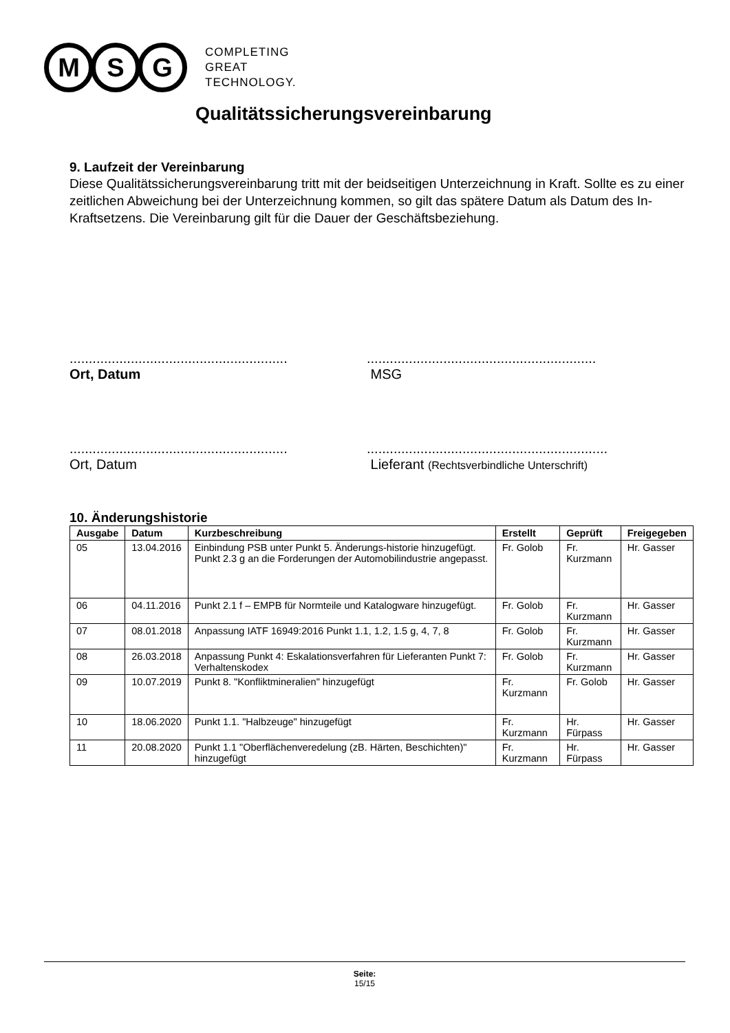M S G
COMPLETING
GREAT
TECHNOLOGY.
Qualitätssicherungsvereinbarung
9. Laufzeit der Vereinbarung
Diese Qualitätssicherungsvereinbarung tritt mit der beidseitigen Unterzeichnung in Kraft. Sollte es zu einer zeitlichen Abweichung bei der Unterzeichnung kommen, so gilt das spätere Datum als Datum des In-Kraftsetzens. Die Vereinbarung gilt für die Dauer der Geschäftsbeziehung.
.........................................................
Ort, Datum
............................................................
MSG
.........................................................
Ort, Datum
...............................................................
Lieferant (Rechtsverbindliche Unterschrift)
10. Änderungshistorie
| Ausgabe | Datum | Kurzbeschreibung | Erstellt | Geprüft | Freigegeben |
| --- | --- | --- | --- | --- | --- |
| 05 | 13.04.2016 | Einbindung PSB unter Punkt 5. Änderungs-historie hinzugefügt. Punkt 2.3 g an die Forderungen der Automobilindustrie angepasst. | Fr. Golob | Fr. Kurzmann | Hr. Gasser |
| 06 | 04.11.2016 | Punkt 2.1 f – EMPB für Normteile und Katalogware hinzugefügt. | Fr. Golob | Fr. Kurzmann | Hr. Gasser |
| 07 | 08.01.2018 | Anpassung IATF 16949:2016 Punkt 1.1, 1.2, 1.5 g, 4, 7, 8 | Fr. Golob | Fr. Kurzmann | Hr. Gasser |
| 08 | 26.03.2018 | Anpassung Punkt 4: Eskalationsverfahren für Lieferanten Punkt 7: Verhaltenskodex | Fr. Golob | Fr. Kurzmann | Hr. Gasser |
| 09 | 10.07.2019 | Punkt 8. "Konfliktmineralien" hinzugefügt | Fr. Kurzmann | Fr. Golob | Hr. Gasser |
| 10 | 18.06.2020 | Punkt 1.1. "Halbzeuge" hinzugefügt | Fr. Kurzmann | Hr. Fürpass | Hr. Gasser |
| 11 | 20.08.2020 | Punkt 1.1 "Oberflächenveredelung (zB. Härten, Beschichten)" hinzugefügt | Fr. Kurzmann | Hr. Fürpass | Hr. Gasser |
Seite:
15/15